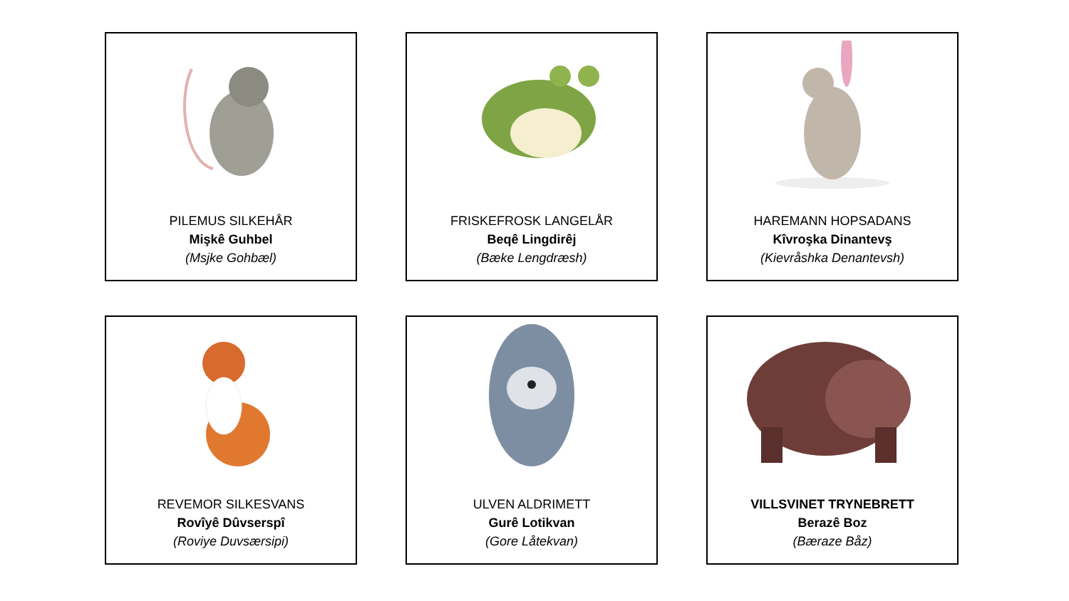PILEMUS SILKEHÅR
Mişkê Guhbel
(Msjke Gohbæl)
FRISKEFROSK LANGELÅR
Beqê Lingdirêj
(Bæke Lengdræsh)
HAREMANN HOPSADANS
Kîvroşka Dinantevş
(Kievråshka Denantevsh)
REVEMOR SILKESVANS
Rovîyê Dûvserspî
(Roviye Duvsærsipi)
ULVEN ALDRIMETT
Gurê Lotikvan
(Gore Låtekvan)
VILLSVINET TRYNEBRETT
Berazê Boz
(Bæraze Båz)